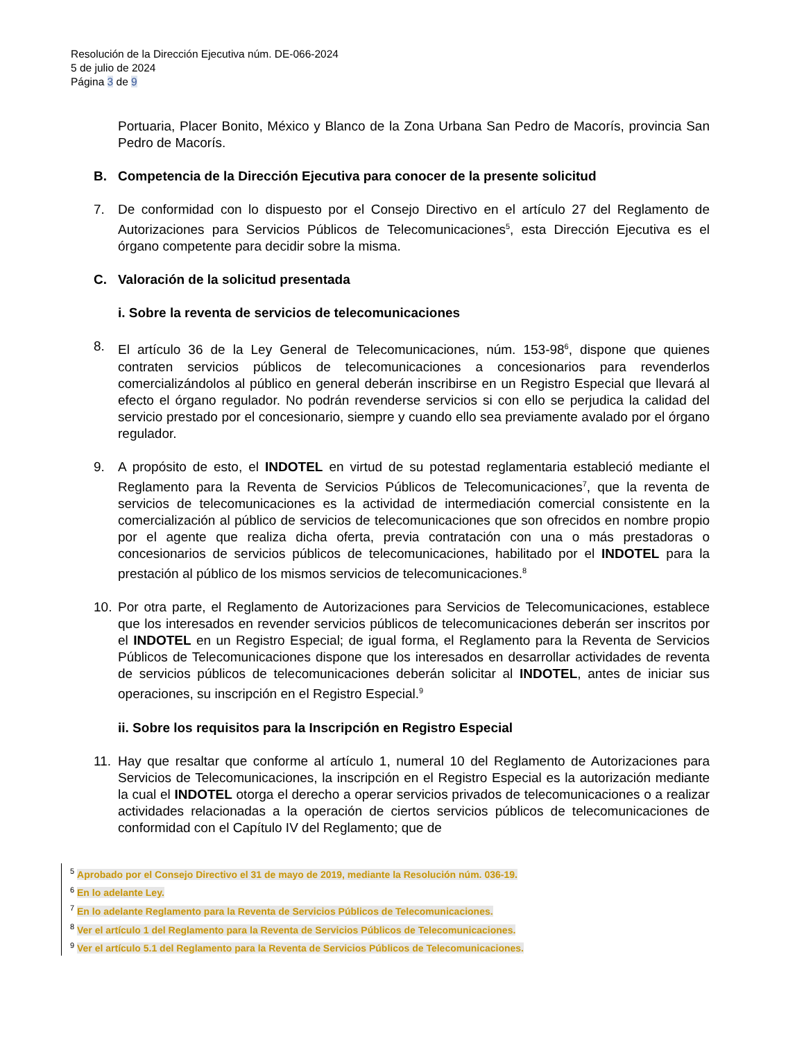Resolución de la Dirección Ejecutiva núm. DE-066-2024
5 de julio de 2024
Página 3 de 9
Portuaria, Placer Bonito, México y Blanco de la Zona Urbana San Pedro de Macorís, provincia San Pedro de Macorís.
B. Competencia de la Dirección Ejecutiva para conocer de la presente solicitud
7. De conformidad con lo dispuesto por el Consejo Directivo en el artículo 27 del Reglamento de Autorizaciones para Servicios Públicos de Telecomunicaciones<sup>5</sup>, esta Dirección Ejecutiva es el órgano competente para decidir sobre la misma.
C. Valoración de la solicitud presentada
i. Sobre la reventa de servicios de telecomunicaciones
8. El artículo 36 de la Ley General de Telecomunicaciones, núm. 153-98<sup>6</sup>, dispone que quienes contraten servicios públicos de telecomunicaciones a concesionarios para revenderlos comercializándolos al público en general deberán inscribirse en un Registro Especial que llevará al efecto el órgano regulador. No podrán revenderse servicios si con ello se perjudica la calidad del servicio prestado por el concesionario, siempre y cuando ello sea previamente avalado por el órgano regulador.
9. A propósito de esto, el INDOTEL en virtud de su potestad reglamentaria estableció mediante el Reglamento para la Reventa de Servicios Públicos de Telecomunicaciones<sup>7</sup>, que la reventa de servicios de telecomunicaciones es la actividad de intermediación comercial consistente en la comercialización al público de servicios de telecomunicaciones que son ofrecidos en nombre propio por el agente que realiza dicha oferta, previa contratación con una o más prestadoras o concesionarios de servicios públicos de telecomunicaciones, habilitado por el INDOTEL para la prestación al público de los mismos servicios de telecomunicaciones.<sup>8</sup>
10. Por otra parte, el Reglamento de Autorizaciones para Servicios de Telecomunicaciones, establece que los interesados en revender servicios públicos de telecomunicaciones deberán ser inscritos por el INDOTEL en un Registro Especial; de igual forma, el Reglamento para la Reventa de Servicios Públicos de Telecomunicaciones dispone que los interesados en desarrollar actividades de reventa de servicios públicos de telecomunicaciones deberán solicitar al INDOTEL, antes de iniciar sus operaciones, su inscripción en el Registro Especial.<sup>9</sup>
ii. Sobre los requisitos para la Inscripción en Registro Especial
11. Hay que resaltar que conforme al artículo 1, numeral 10 del Reglamento de Autorizaciones para Servicios de Telecomunicaciones, la inscripción en el Registro Especial es la autorización mediante la cual el INDOTEL otorga el derecho a operar servicios privados de telecomunicaciones o a realizar actividades relacionadas a la operación de ciertos servicios públicos de telecomunicaciones de conformidad con el Capítulo IV del Reglamento; que de
<sup>5</sup> Aprobado por el Consejo Directivo el 31 de mayo de 2019, mediante la Resolución núm. 036-19.
<sup>6</sup> En lo adelante Ley.
<sup>7</sup> En lo adelante Reglamento para la Reventa de Servicios Públicos de Telecomunicaciones.
<sup>8</sup> Ver el artículo 1 del Reglamento para la Reventa de Servicios Públicos de Telecomunicaciones.
<sup>9</sup> Ver el artículo 5.1 del Reglamento para la Reventa de Servicios Públicos de Telecomunicaciones.